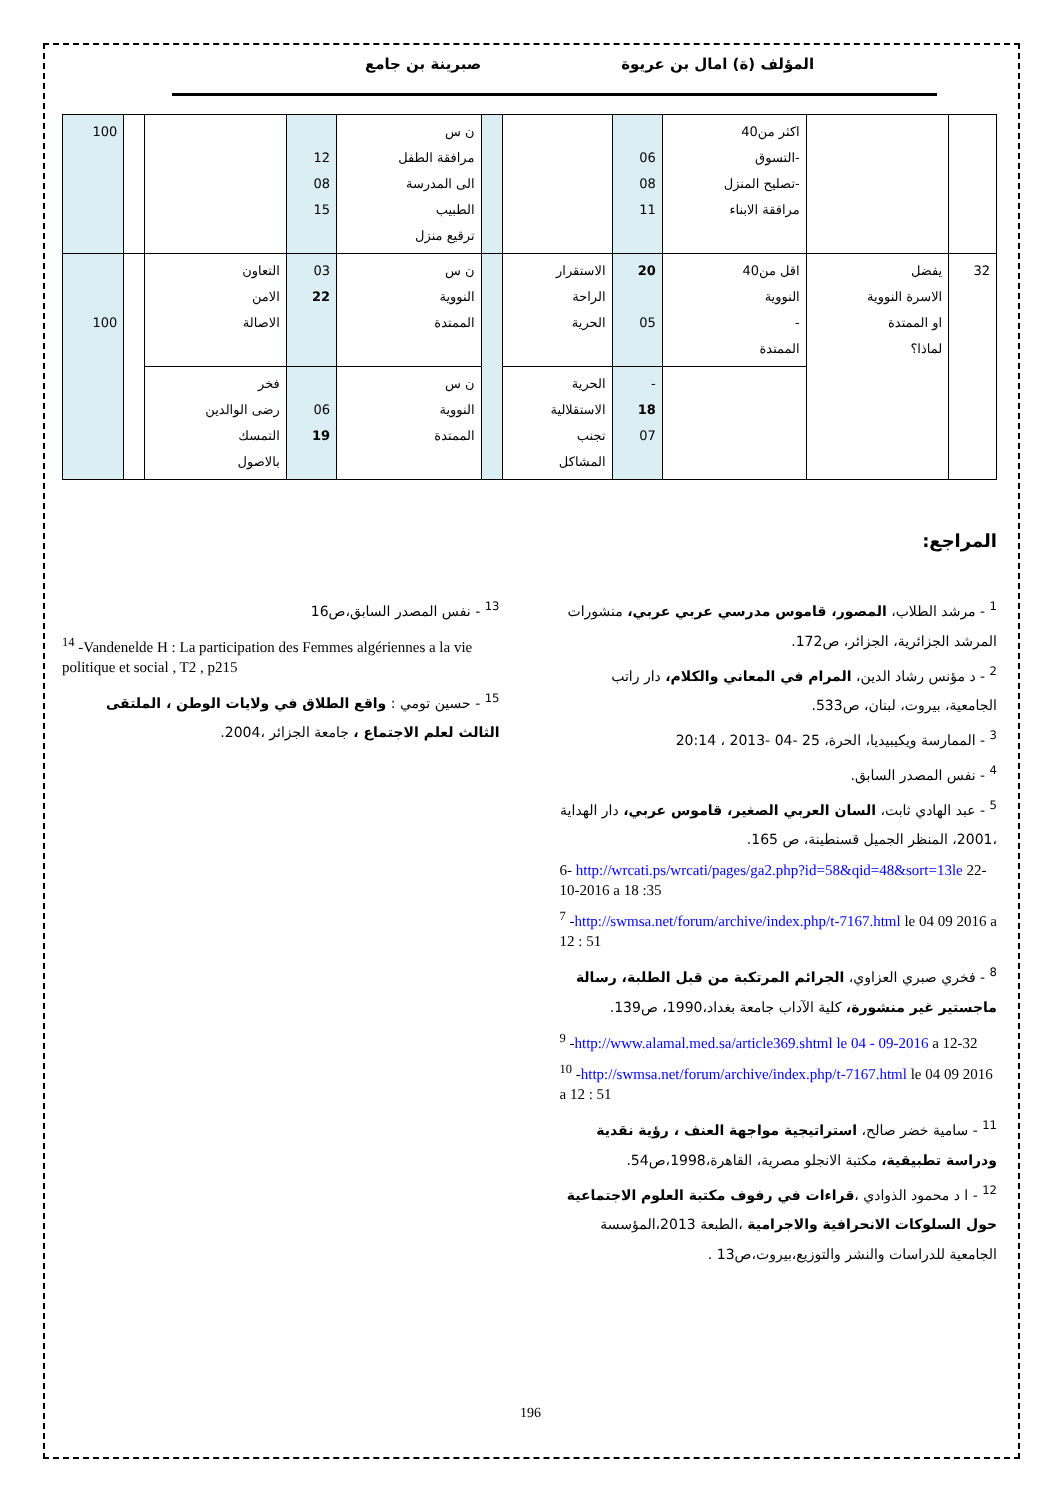المؤلف (ة) امال بن عريوة صبرينة بن جامع
| | | اكثر من40 -التسوق -تصليح المنزل مرافقة الابناء | 06 08 11 | | | ن س مرافقة الطفل الى المدرسة الطبيب ترقيع منزل | 12 08 15 | | | 100 |
| 32 | يفضل الاسرة النووية او الممتدة لماذا؟ | اقل من40 النووية - الممتدة | 20 05 | الاستقرار الراحة الحرية | | ن س النووية الممتدة | 03 22 | التعاون الامن الاصالة | | 100 |
| | | | - 18 07 | الحرية الاستقلالية تجنب المشاكل | | ن س النووية الممتدة | 06 19 | فخر رضى الوالدين التمسك بالاصول | | |
المراجع:
<sup>1</sup> - مرشد الطلاب، المصور، قاموس مدرسي عربي عربي، منشورات المرشد الجزائرية، الجزائر، ص172.
<sup>2</sup> - د مؤنس رشاد الدين، المرام في المعاني والكلام، دار راتب الجامعية، بيروت، لبنان، ص533.
<sup>3</sup> - الممارسة ويكيبيديا، الحرة، 25 -04 -2013 ، 20:14
<sup>4</sup> - نفس المصدر السابق.
<sup>5</sup> - عبد الهادي ثابت، السان العربي الصغير، قاموس عربي، دار الهداية ،2001، المنظر الجميل قسنطينة، ص 165.
6- http://wrcati.ps/wrcati/pages/ga2.php?id=58&qid=48&sort=13le 22-10-2016 a 18 :35
<sup>7</sup> -http://swmsa.net/forum/archive/index.php/t-7167.html le 04 09 2016 a 12 : 51
<sup>8</sup> - فخري صبري العزاوي، الجرائم المرتكبة من قبل الطلبة، رسالة ماجستير غير منشورة، كلية الآداب جامعة بغداد،1990، ص139.
<sup>9</sup> -http://www.alamal.med.sa/article369.shtml le 04 - 09-2016 a 12-32
<sup>10</sup> -http://swmsa.net/forum/archive/index.php/t-7167.html le 04 09 2016 a 12 : 51
<sup>11</sup> - سامية خضر صالح، استراتيجية مواجهة العنف ، رؤية نقدية ودراسة تطبيقية، مكتبة الانجلو مصرية، القاهرة،1998،ص54.
<sup>12</sup> - ا د محمود الذوادي ،قراءات في رفوف مكتبة العلوم الاجتماعية حول السلوكات الانحرافية والاجرامية ،الطبعة 2013،المؤسسة الجامعية للدراسات والنشر والتوزيع،بيروت،ص13 .
<sup>13</sup> - نفس المصدر السابق،ص16
<sup>14</sup> -Vandenelde H : La participation des Femmes algériennes a la vie politique et social , T2 , p215
<sup>15</sup> - حسين تومي : واقع الطلاق في ولايات الوطن ، الملتقى الثالث لعلم الاجتماع ، جامعة الجزائر ،2004.
196